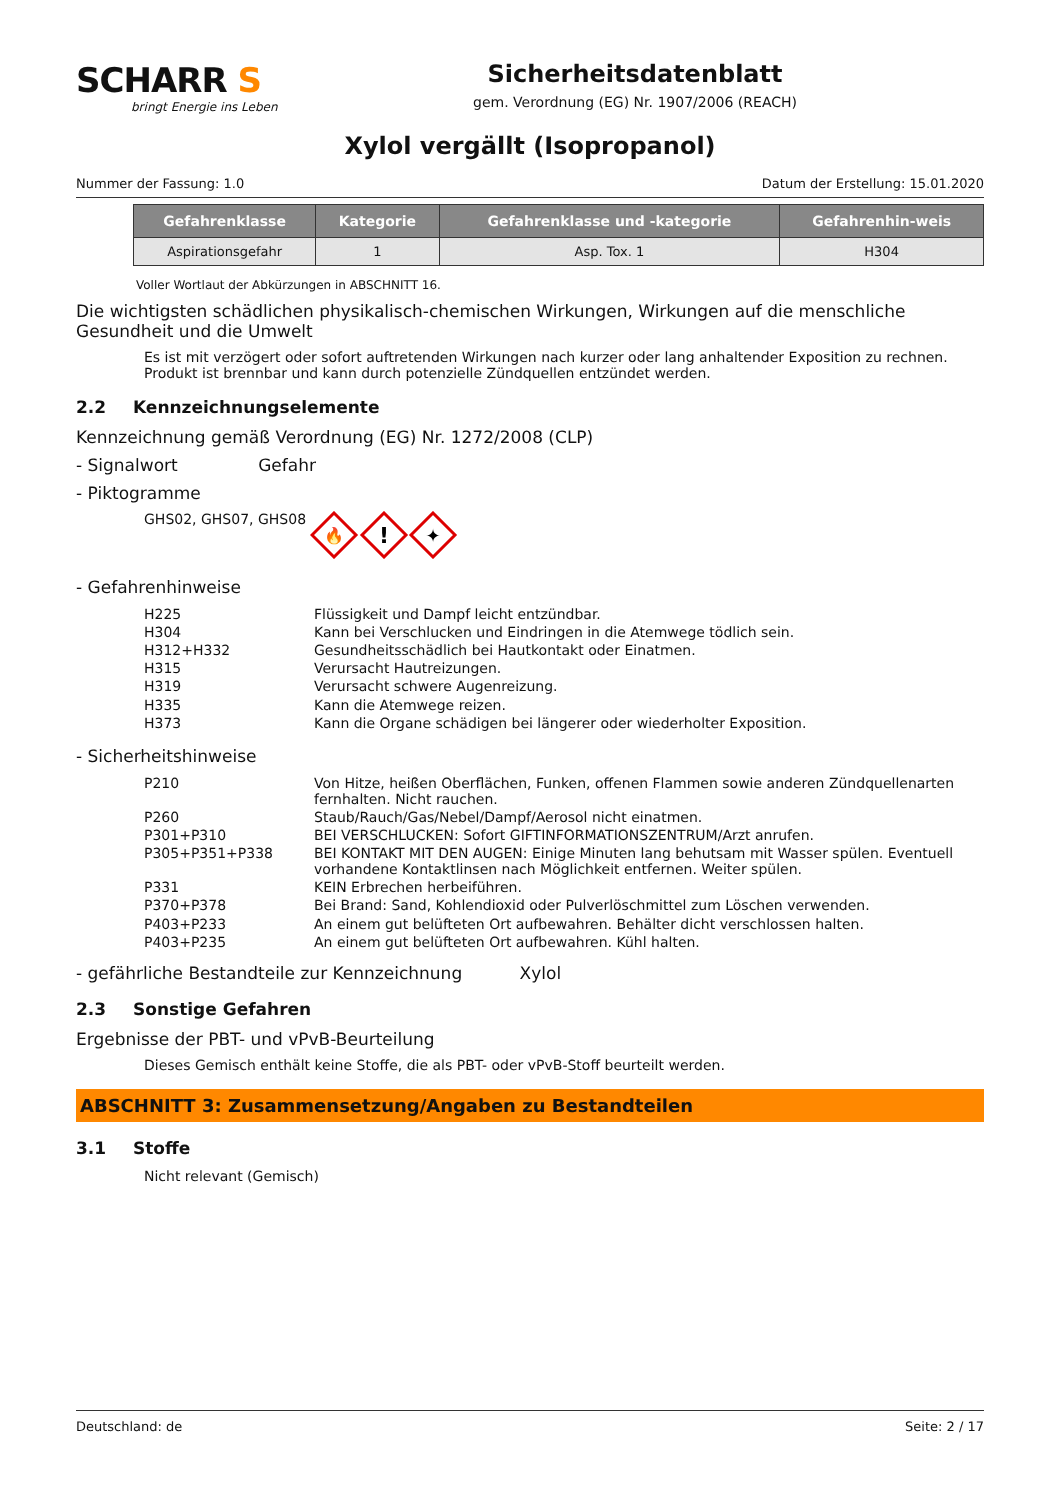SCHARR S
bringt Energie ins Leben
Sicherheitsdatenblatt
gem. Verordnung (EG) Nr. 1907/2006 (REACH)
Xylol vergällt (Isopropanol)
Nummer der Fassung: 1.0 Datum der Erstellung: 15.01.2020
| Gefahrenklasse | Kategorie | Gefahrenklasse und -kategorie | Gefahrenhin-weis |
| --- | --- | --- | --- |
| Aspirationsgefahr | 1 | Asp. Tox. 1 | H304 |
Voller Wortlaut der Abkürzungen in ABSCHNITT 16.
Die wichtigsten schädlichen physikalisch-chemischen Wirkungen, Wirkungen auf die menschliche Gesundheit und die Umwelt
Es ist mit verzögert oder sofort auftretenden Wirkungen nach kurzer oder lang anhaltender Exposition zu rechnen. Produkt ist brennbar und kann durch potenzielle Zündquellen entzündet werden.
2.2 Kennzeichnungselemente
Kennzeichnung gemäß Verordnung (EG) Nr. 1272/2008 (CLP)
- Signalwort Gefahr
- Piktogramme
GHS02, GHS07, GHS08
🔥
!
✦
- Gefahrenhinweise
| H225 | Flüssigkeit und Dampf leicht entzündbar. |
| H304 | Kann bei Verschlucken und Eindringen in die Atemwege tödlich sein. |
| H312+H332 | Gesundheitsschädlich bei Hautkontakt oder Einatmen. |
| H315 | Verursacht Hautreizungen. |
| H319 | Verursacht schwere Augenreizung. |
| H335 | Kann die Atemwege reizen. |
| H373 | Kann die Organe schädigen bei längerer oder wiederholter Exposition. |
- Sicherheitshinweise
| P210 | Von Hitze, heißen Oberflächen, Funken, offenen Flammen sowie anderen Zündquellenarten fernhalten. Nicht rauchen. |
| P260 | Staub/Rauch/Gas/Nebel/Dampf/Aerosol nicht einatmen. |
| P301+P310 | BEI VERSCHLUCKEN: Sofort GIFTINFORMATIONSZENTRUM/Arzt anrufen. |
| P305+P351+P338 | BEI KONTAKT MIT DEN AUGEN: Einige Minuten lang behutsam mit Wasser spülen. Eventuell vorhandene Kontaktlinsen nach Möglichkeit entfernen. Weiter spülen. |
| P331 | KEIN Erbrechen herbeiführen. |
| P370+P378 | Bei Brand: Sand, Kohlendioxid oder Pulverlöschmittel zum Löschen verwenden. |
| P403+P233 | An einem gut belüfteten Ort aufbewahren. Behälter dicht verschlossen halten. |
| P403+P235 | An einem gut belüfteten Ort aufbewahren. Kühl halten. |
- gefährliche Bestandteile zur Kennzeichnung Xylol
2.3 Sonstige Gefahren
Ergebnisse der PBT- und vPvB-Beurteilung
Dieses Gemisch enthält keine Stoffe, die als PBT- oder vPvB-Stoff beurteilt werden.
ABSCHNITT 3: Zusammensetzung/Angaben zu Bestandteilen
3.1 Stoffe
Nicht relevant (Gemisch)
Deutschland: de Seite: 2 / 17